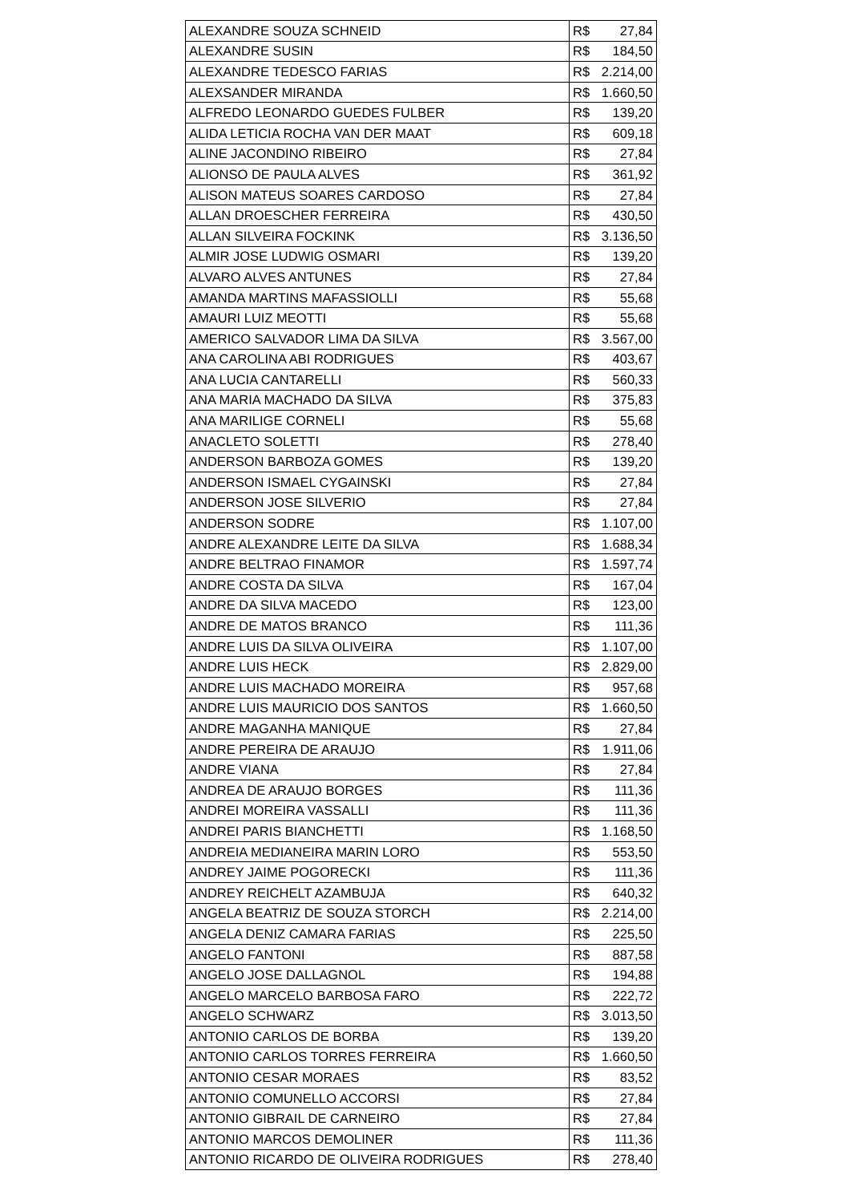| ALEXANDRE SOUZA SCHNEID | R$ 27,84 |
| ALEXANDRE SUSIN | R$ 184,50 |
| ALEXANDRE TEDESCO FARIAS | R$ 2.214,00 |
| ALEXSANDER MIRANDA | R$ 1.660,50 |
| ALFREDO LEONARDO GUEDES FULBER | R$ 139,20 |
| ALIDA LETICIA ROCHA VAN DER MAAT | R$ 609,18 |
| ALINE JACONDINO RIBEIRO | R$ 27,84 |
| ALIONSO DE PAULA ALVES | R$ 361,92 |
| ALISON MATEUS SOARES CARDOSO | R$ 27,84 |
| ALLAN DROESCHER FERREIRA | R$ 430,50 |
| ALLAN SILVEIRA FOCKINK | R$ 3.136,50 |
| ALMIR JOSE LUDWIG OSMARI | R$ 139,20 |
| ALVARO ALVES ANTUNES | R$ 27,84 |
| AMANDA MARTINS MAFASSIOLLI | R$ 55,68 |
| AMAURI LUIZ MEOTTI | R$ 55,68 |
| AMERICO SALVADOR LIMA DA SILVA | R$ 3.567,00 |
| ANA CAROLINA ABI RODRIGUES | R$ 403,67 |
| ANA LUCIA CANTARELLI | R$ 560,33 |
| ANA MARIA MACHADO DA SILVA | R$ 375,83 |
| ANA MARILIGE CORNELI | R$ 55,68 |
| ANACLETO SOLETTI | R$ 278,40 |
| ANDERSON BARBOZA GOMES | R$ 139,20 |
| ANDERSON ISMAEL CYGAINSKI | R$ 27,84 |
| ANDERSON JOSE SILVERIO | R$ 27,84 |
| ANDERSON SODRE | R$ 1.107,00 |
| ANDRE ALEXANDRE LEITE DA SILVA | R$ 1.688,34 |
| ANDRE BELTRAO FINAMOR | R$ 1.597,74 |
| ANDRE COSTA DA SILVA | R$ 167,04 |
| ANDRE DA SILVA MACEDO | R$ 123,00 |
| ANDRE DE MATOS BRANCO | R$ 111,36 |
| ANDRE LUIS DA SILVA OLIVEIRA | R$ 1.107,00 |
| ANDRE LUIS HECK | R$ 2.829,00 |
| ANDRE LUIS MACHADO MOREIRA | R$ 957,68 |
| ANDRE LUIS MAURICIO DOS SANTOS | R$ 1.660,50 |
| ANDRE MAGANHA MANIQUE | R$ 27,84 |
| ANDRE PEREIRA DE ARAUJO | R$ 1.911,06 |
| ANDRE VIANA | R$ 27,84 |
| ANDREA DE ARAUJO BORGES | R$ 111,36 |
| ANDREI MOREIRA VASSALLI | R$ 111,36 |
| ANDREI PARIS BIANCHETTI | R$ 1.168,50 |
| ANDREIA MEDIANEIRA MARIN LORO | R$ 553,50 |
| ANDREY JAIME POGORECKI | R$ 111,36 |
| ANDREY REICHELT AZAMBUJA | R$ 640,32 |
| ANGELA BEATRIZ DE SOUZA STORCH | R$ 2.214,00 |
| ANGELA DENIZ CAMARA FARIAS | R$ 225,50 |
| ANGELO FANTONI | R$ 887,58 |
| ANGELO JOSE DALLAGNOL | R$ 194,88 |
| ANGELO MARCELO BARBOSA FARO | R$ 222,72 |
| ANGELO SCHWARZ | R$ 3.013,50 |
| ANTONIO CARLOS DE BORBA | R$ 139,20 |
| ANTONIO CARLOS TORRES FERREIRA | R$ 1.660,50 |
| ANTONIO CESAR MORAES | R$ 83,52 |
| ANTONIO COMUNELLO ACCORSI | R$ 27,84 |
| ANTONIO GIBRAIL DE CARNEIRO | R$ 27,84 |
| ANTONIO MARCOS DEMOLINER | R$ 111,36 |
| ANTONIO RICARDO DE OLIVEIRA RODRIGUES | R$ 278,40 |